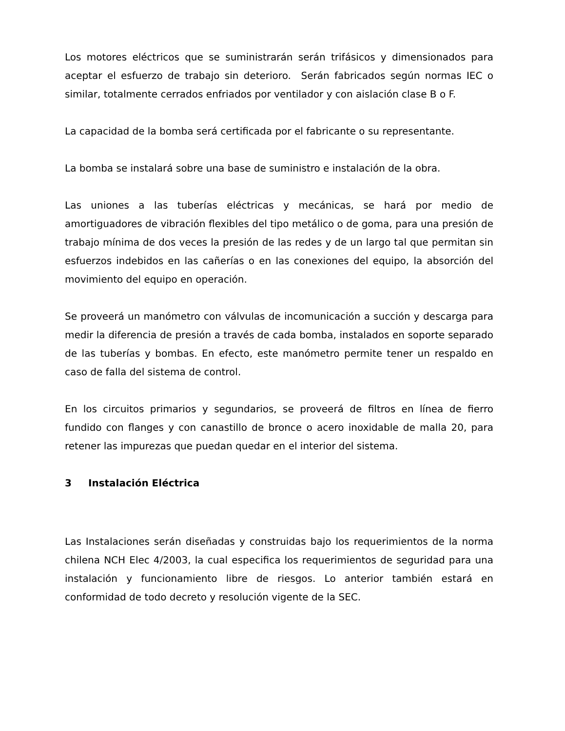Los motores eléctricos que se suministrarán serán trifásicos y dimensionados para aceptar el esfuerzo de trabajo sin deterioro. Serán fabricados según normas IEC o similar, totalmente cerrados enfriados por ventilador y con aislación clase B o F.
La capacidad de la bomba será certificada por el fabricante o su representante.
La bomba se instalará sobre una base de suministro e instalación de la obra.
Las uniones a las tuberías eléctricas y mecánicas, se hará por medio de amortiguadores de vibración flexibles del tipo metálico o de goma, para una presión de trabajo mínima de dos veces la presión de las redes y de un largo tal que permitan sin esfuerzos indebidos en las cañerías o en las conexiones del equipo, la absorción del movimiento del equipo en operación.
Se proveerá un manómetro con válvulas de incomunicación a succión y descarga para medir la diferencia de presión a través de cada bomba, instalados en soporte separado de las tuberías y bombas. En efecto, este manómetro permite tener un respaldo en caso de falla del sistema de control.
En los circuitos primarios y segundarios, se proveerá de filtros en línea de fierro fundido con flanges y con canastillo de bronce o acero inoxidable de malla 20, para retener las impurezas que puedan quedar en el interior del sistema.
3 Instalación Eléctrica
Las Instalaciones serán diseñadas y construidas bajo los requerimientos de la norma chilena NCH Elec 4/2003, la cual especifica los requerimientos de seguridad para una instalación y funcionamiento libre de riesgos. Lo anterior también estará en conformidad de todo decreto y resolución vigente de la SEC.